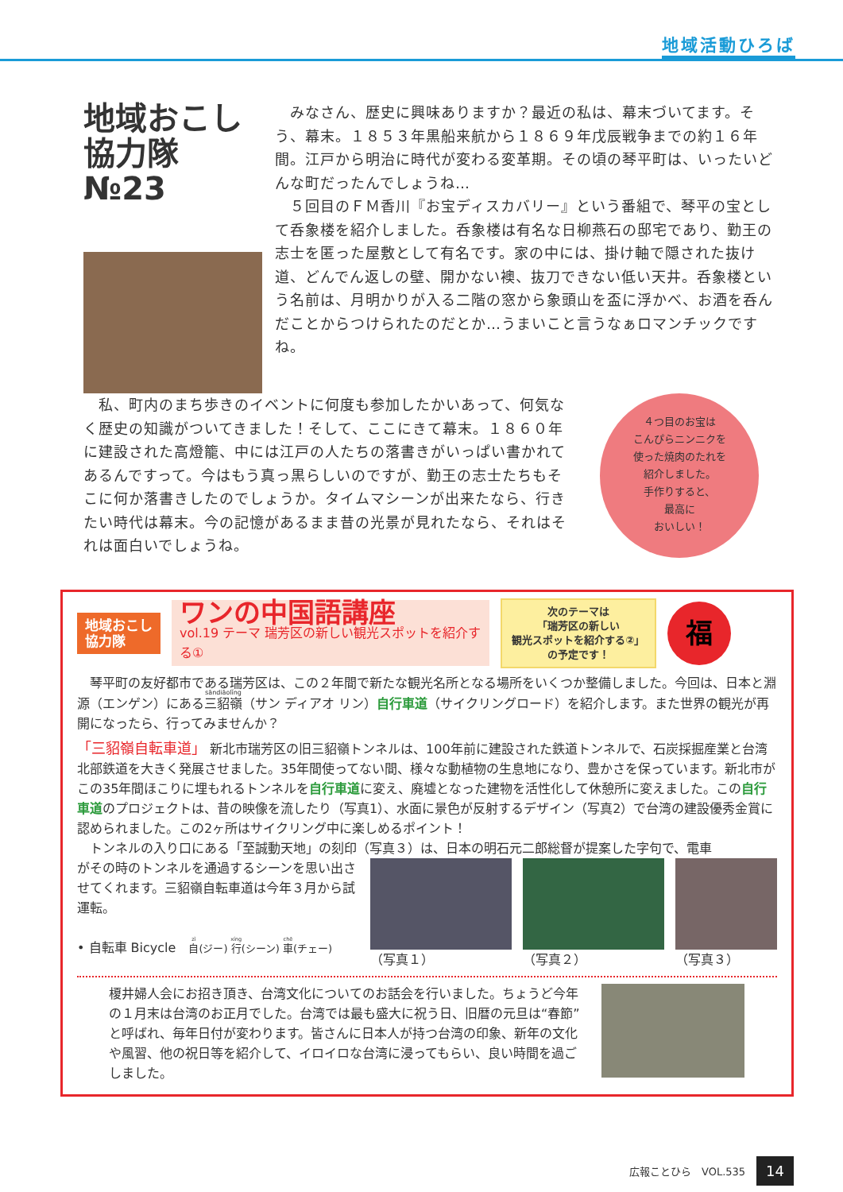地域活動ひろば
地域おこし協力隊 №23
　みなさん、歴史に興味ありますか？最近の私は、幕末づいてます。そう、幕末。１８５３年黒船来航から１８６９年戊辰戦争までの約１６年間。江戸から明治に時代が変わる変革期。その頃の琴平町は、いったいどんな町だったんでしょうね…
　５回目のＦＭ香川『お宝ディスカバリー』という番組で、琴平の宝として呑象楼を紹介しました。呑象楼は有名な日柳燕石の邸宅であり、勤王の志士を匿った屋敷として有名です。家の中には、掛け軸で隠された抜け道、どんでん返しの壁、開かない襖、抜刀できない低い天井。呑象楼という名前は、月明かりが入る二階の窓から象頭山を盃に浮かべ、お酒を呑んだことからつけられたのだとか…うまいこと言うなぁロマンチックですね。
　私、町内のまち歩きのイベントに何度も参加したかいあって、何気なく歴史の知識がついてきました！そして、ここにきて幕末。１８６０年に建設された高燈籠、中には江戸の人たちの落書きがいっぱい書かれてあるんですって。今はもう真っ黒らしいのですが、勤王の志士たちもそこに何か落書きしたのでしょうか。タイムマシーンが出来たなら、行きたい時代は幕末。今の記憶があるまま昔の光景が見れたなら、それはそれは面白いでしょうね。
４つ目のお宝は
こんぴらニンニクを
使った焼肉のたれを
紹介しました。
手作りすると、
最高に
おいしい！
地域おこし
協力隊
ワンの中国語講座
vol.19 テーマ 瑞芳区の新しい観光スポットを紹介する①
次のテーマは
「瑞芳区の新しい
観光スポットを紹介する②」
の予定です！
福
　琴平町の友好都市である瑞芳区は、この２年間で新たな観光名所となる場所をいくつか整備しました。今回は、日本と淵源（エンゲン）にある三貂嶺（サン ディアオ リン）自行車道（サイクリングロード）を紹介します。また世界の観光が再開になったら、行ってみませんか？
「三貂嶺自転車道」 新北市瑞芳区の旧三貂嶺トンネルは、100年前に建設された鉄道トンネルで、石炭採掘産業と台湾北部鉄道を大きく発展させました。35年間使ってない間、様々な動植物の生息地になり、豊かさを保っています。新北市がこの35年間ほこりに埋もれるトンネルを自行車道に変え、廃墟となった建物を活性化して休憩所に変えました。この自行車道のプロジェクトは、昔の映像を流したり（写真1）、水面に景色が反射するデザイン（写真2）で台湾の建設優秀金賞に認められました。この2ヶ所はサイクリング中に楽しめるポイント！
　トンネルの入り口にある「至誠動天地」の刻印（写真３）は、日本の明石元二郎総督が提案した字句で、電車
がその時のトンネルを通過するシーンを思い出させてくれます。三貂嶺自転車道は今年３月から試運転。
• 自転車 Bicycle　自(ジー) 行(シーン) 車(チェー)
（写真１） （写真２） （写真３）
榎井婦人会にお招き頂き、台湾文化についてのお話会を行いました。ちょうど今年の１月末は台湾のお正月でした。台湾では最も盛大に祝う日、旧暦の元旦は“春節”と呼ばれ、毎年日付が変わります。皆さんに日本人が持つ台湾の印象、新年の文化や風習、他の祝日等を紹介して、イロイロな台湾に浸ってもらい、良い時間を過ごしました。
広報ことひら　VOL.535 14